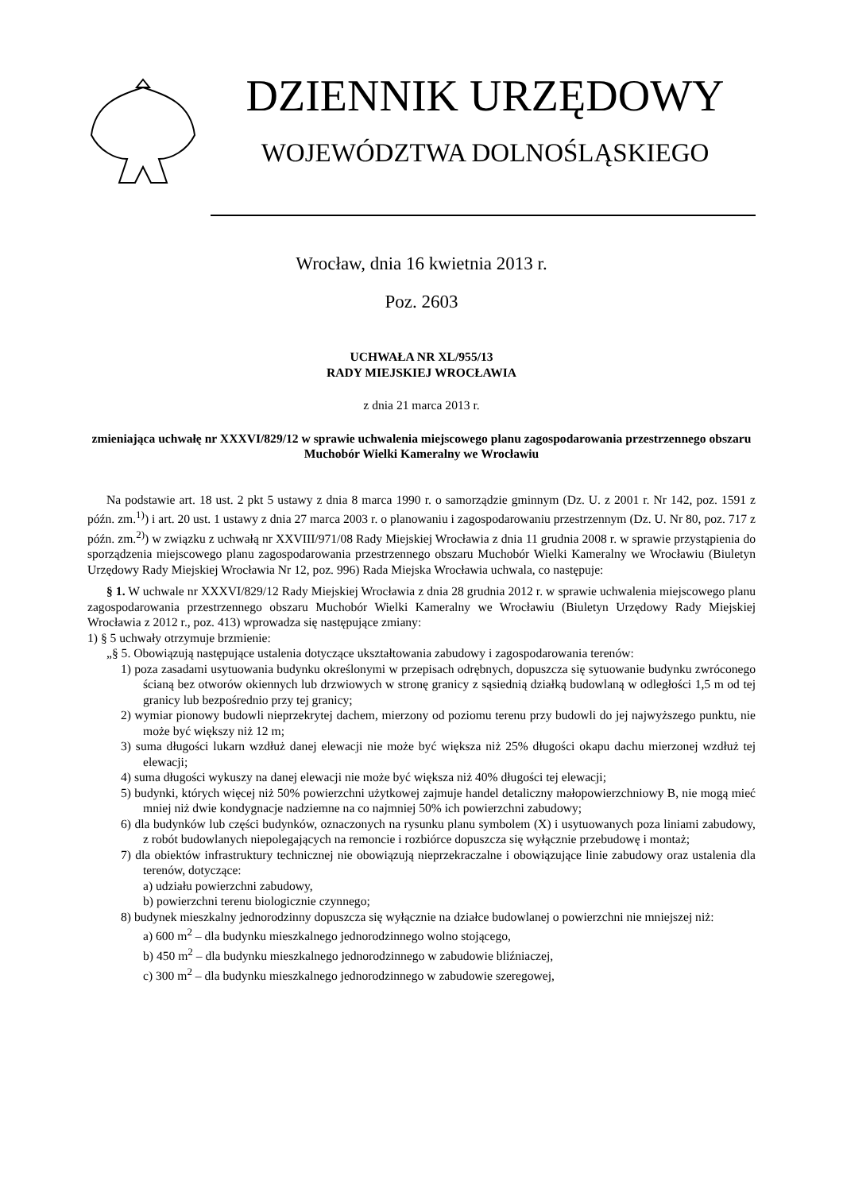DZIENNIK URZĘDOWY
WOJEWÓDZTWA DOLNOŚLĄSKIEGO
Wrocław, dnia 16 kwietnia 2013 r.
Poz. 2603
UCHWAŁA NR XL/955/13
RADY MIEJSKIEJ WROCŁAWIA
z dnia 21 marca 2013 r.
zmieniająca uchwałę nr XXXVI/829/12 w sprawie uchwalenia miejscowego planu zagospodarowania przestrzennego obszaru Muchobór Wielki Kameralny we Wrocławiu
Na podstawie art. 18 ust. 2 pkt 5 ustawy z dnia 8 marca 1990 r. o samorządzie gminnym (Dz. U. z 2001 r. Nr 142, poz. 1591 z późn. zm.<sup>1)</sup>) i art. 20 ust. 1 ustawy z dnia 27 marca 2003 r. o planowaniu i zagospodarowaniu przestrzennym (Dz. U. Nr 80, poz. 717 z późn. zm.<sup>2)</sup>) w związku z uchwałą nr XXVIII/971/08 Rady Miejskiej Wrocławia z dnia 11 grudnia 2008 r. w sprawie przystąpienia do sporządzenia miejscowego planu zagospodarowania przestrzennego obszaru Muchobór Wielki Kameralny we Wrocławiu (Biuletyn Urzędowy Rady Miejskiej Wrocławia Nr 12, poz. 996) Rada Miejska Wrocławia uchwala, co następuje:
§ 1. W uchwale nr XXXVI/829/12 Rady Miejskiej Wrocławia z dnia 28 grudnia 2012 r. w sprawie uchwalenia miejscowego planu zagospodarowania przestrzennego obszaru Muchobór Wielki Kameralny we Wrocławiu (Biuletyn Urzędowy Rady Miejskiej Wrocławia z 2012 r., poz. 413) wprowadza się następujące zmiany:
1) § 5 uchwały otrzymuje brzmienie:
„§ 5. Obowiązują następujące ustalenia dotyczące ukształtowania zabudowy i zagospodarowania terenów:
1) poza zasadami usytuowania budynku określonymi w przepisach odrębnych, dopuszcza się sytuowanie budynku zwróconego ścianą bez otworów okiennych lub drzwiowych w stronę granicy z sąsiednią działką budowlaną w odległości 1,5 m od tej granicy lub bezpośrednio przy tej granicy;
2) wymiar pionowy budowli nieprzekrytej dachem, mierzony od poziomu terenu przy budowli do jej najwyższego punktu, nie może być większy niż 12 m;
3) suma długości lukarn wzdłuż danej elewacji nie może być większa niż 25% długości okapu dachu mierzonej wzdłuż tej elewacji;
4) suma długości wykuszy na danej elewacji nie może być większa niż 40% długości tej elewacji;
5) budynki, których więcej niż 50% powierzchni użytkowej zajmuje handel detaliczny małopowierzchniowy B, nie mogą mieć mniej niż dwie kondygnacje nadziemne na co najmniej 50% ich powierzchni zabudowy;
6) dla budynków lub części budynków, oznaczonych na rysunku planu symbolem (X) i usytuowanych poza liniami zabudowy, z robót budowlanych niepolegających na remoncie i rozbiórce dopuszcza się wyłącznie przebudowę i montaż;
7) dla obiektów infrastruktury technicznej nie obowiązują nieprzekraczalne i obowiązujące linie zabudowy oraz ustalenia dla terenów, dotyczące:
a) udziału powierzchni zabudowy,
b) powierzchni terenu biologicznie czynnego;
8) budynek mieszkalny jednorodzinny dopuszcza się wyłącznie na działce budowlanej o powierzchni nie mniejszej niż:
a) 600 m<sup>2</sup> – dla budynku mieszkalnego jednorodzinnego wolno stojącego,
b) 450 m<sup>2</sup> – dla budynku mieszkalnego jednorodzinnego w zabudowie bliźniaczej,
c) 300 m<sup>2</sup> – dla budynku mieszkalnego jednorodzinnego w zabudowie szeregowej,